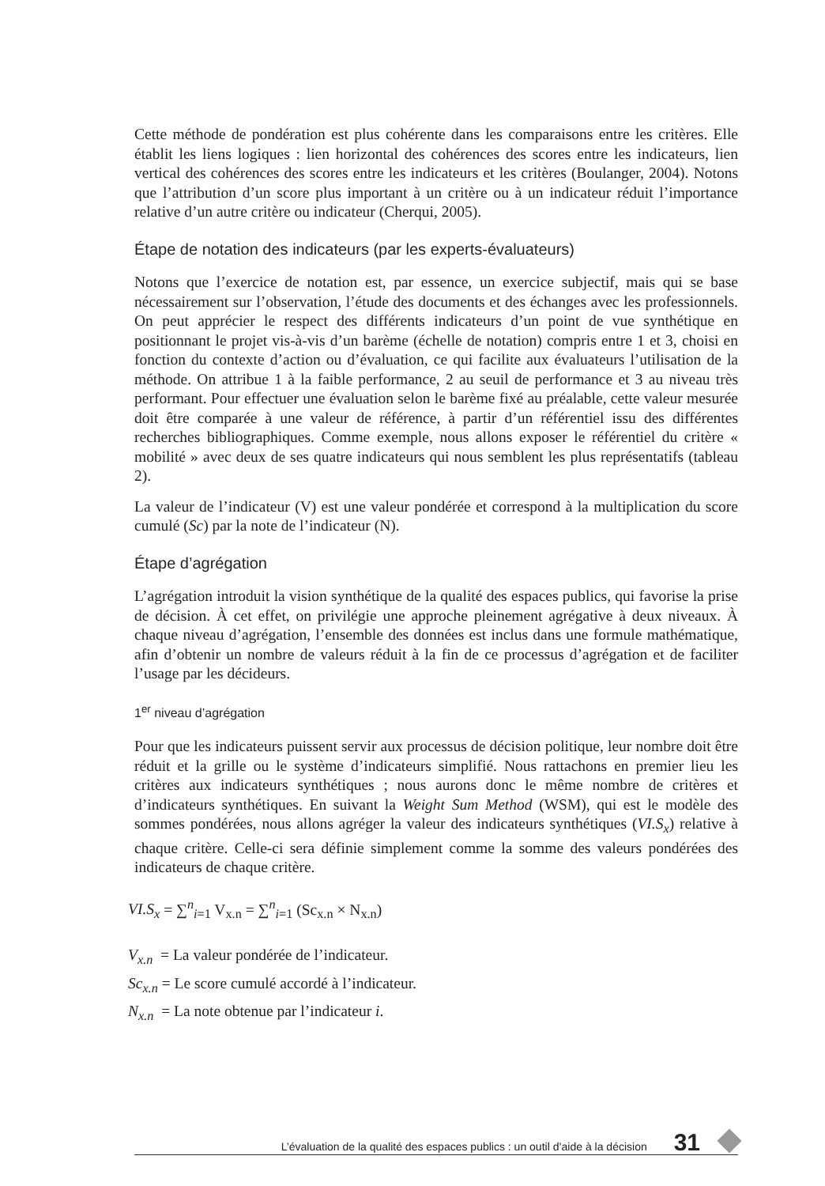Cette méthode de pondération est plus cohérente dans les comparaisons entre les critères. Elle établit les liens logiques : lien horizontal des cohérences des scores entre les indicateurs, lien vertical des cohérences des scores entre les indicateurs et les critères (Boulanger, 2004). Notons que l’attribution d’un score plus important à un critère ou à un indicateur réduit l’importance relative d’un autre critère ou indicateur (Cherqui, 2005).
Étape de notation des indicateurs (par les experts-évaluateurs)
Notons que l’exercice de notation est, par essence, un exercice subjectif, mais qui se base nécessairement sur l’observation, l’étude des documents et des échanges avec les professionnels. On peut apprécier le respect des différents indicateurs d’un point de vue synthétique en positionnant le projet vis-à-vis d’un barème (échelle de notation) compris entre 1 et 3, choisi en fonction du contexte d’action ou d’évaluation, ce qui facilite aux évaluateurs l’utilisation de la méthode. On attribue 1 à la faible performance, 2 au seuil de performance et 3 au niveau très performant. Pour effectuer une évaluation selon le barème fixé au préalable, cette valeur mesurée doit être comparée à une valeur de référence, à partir d’un référentiel issu des différentes recherches bibliographiques. Comme exemple, nous allons exposer le référentiel du critère « mobilité » avec deux de ses quatre indicateurs qui nous semblent les plus représentatifs (tableau 2).
La valeur de l’indicateur (V) est une valeur pondérée et correspond à la multiplication du score cumulé (Sc) par la note de l’indicateur (N).
Étape d’agrégation
L’agrégation introduit la vision synthétique de la qualité des espaces publics, qui favorise la prise de décision. À cet effet, on privilégie une approche pleinement agrégative à deux niveaux. À chaque niveau d’agrégation, l’ensemble des données est inclus dans une formule mathématique, afin d’obtenir un nombre de valeurs réduit à la fin de ce processus d’agrégation et de faciliter l’usage par les décideurs.
1<sup>er</sup> niveau d’agrégation
Pour que les indicateurs puissent servir aux processus de décision politique, leur nombre doit être réduit et la grille ou le système d’indicateurs simplifié. Nous rattachons en premier lieu les critères aux indicateurs synthétiques ; nous aurons donc le même nombre de critères et d’indicateurs synthétiques. En suivant la Weight Sum Method (WSM), qui est le modèle des sommes pondérées, nous allons agréger la valeur des indicateurs synthétiques (VI.S<sub>x</sub>) relative à chaque critère. Celle-ci sera définie simplement comme la somme des valeurs pondérées des indicateurs de chaque critère.
VI.S<sub>x</sub> = ∑<sup>n</sup><sub>i=1</sub> V<sub>x.n</sub> = ∑<sup>n</sup><sub>i=1</sub> (Sc<sub>x.n</sub> × N<sub>x.n</sub>)
V<sub>x.n</sub> = La valeur pondérée de l’indicateur.
Sc<sub>x.n</sub> = Le score cumulé accordé à l’indicateur.
N<sub>x.n</sub> = La note obtenue par l’indicateur i.
L’évaluation de la qualité des espaces publics : un outil d’aide à la décision 31